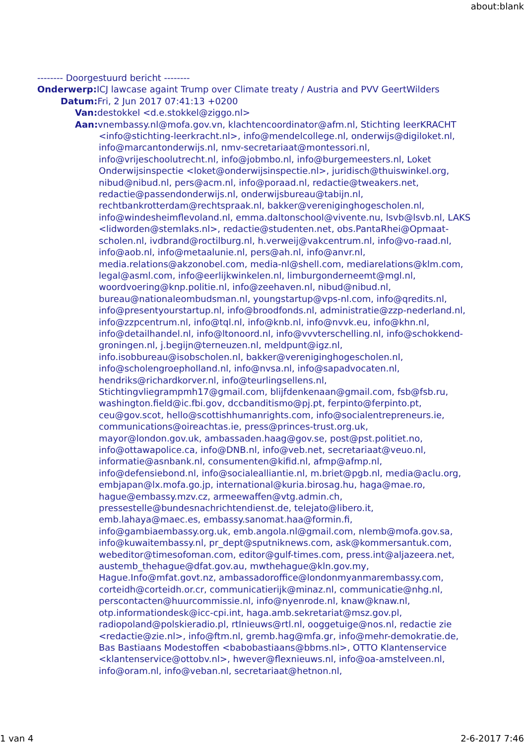about:blank
-------- Doorgestuurd bericht --------
Onderwerp: ICJ lawcase againt Trump over Climate treaty / Austria and PVV GeertWilders
Datum: Fri, 2 Jun 2017 07:41:13 +0200
Van: destokkel <d.e.stokkel@ziggo.nl>
Aan: vnembassy.nl@mofa.gov.vn, klachtencoordinator@afm.nl, Stichting leerKRACHT <info@stichting-leerkracht.nl>, info@mendelcollege.nl, onderwijs@digiloket.nl, info@marcantonderwijs.nl, nmv-secretariaat@montessori.nl, info@vrijeschoolutrecht.nl, info@jobmbo.nl, info@burgemeesters.nl, Loket Onderwijsinspectie <loket@onderwijsinspectie.nl>, juridisch@thuiswinkel.org, nibud@nibud.nl, pers@acm.nl, info@poraad.nl, redactie@tweakers.net, redactie@passendonderwijs.nl, onderwijsbureau@tabijn.nl, rechtbankrotterdam@rechtspraak.nl, bakker@vereniginghogescholen.nl, info@windesheimflevoland.nl, emma.daltonschool@vivente.nu, lsvb@lsvb.nl, LAKS <lidworden@stemlaks.nl>, redactie@studenten.net, obs.PantaRhei@Opmaat-scholen.nl, ivdbrand@roctilburg.nl, h.verweij@vakcentrum.nl, info@vo-raad.nl, info@aob.nl, info@metaalunie.nl, pers@ah.nl, info@anvr.nl, media.relations@akzonobel.com, media-nl@shell.com, mediarelations@klm.com, legal@asml.com, info@eerlijkwinkelen.nl, limburgonderneemt@mgl.nl, woordvoering@knp.politie.nl, info@zeehaven.nl, nibud@nibud.nl, bureau@nationaleombudsman.nl, youngstartup@vps-nl.com, info@qredits.nl, info@presentyourstartup.nl, info@broodfonds.nl, administratie@zzp-nederland.nl, info@zzpcentrum.nl, info@tql.nl, info@knb.nl, info@nvvk.eu, info@khn.nl, info@detailhandel.nl, info@ltonoord.nl, info@vvvterschelling.nl, info@schokkend-groningen.nl, j.begijn@terneuzen.nl, meldpunt@igz.nl, info.isobbureau@isobscholen.nl, bakker@vereniginghogescholen.nl, info@scholengroepholland.nl, info@nvsa.nl, info@sapadvocaten.nl, hendriks@richardkorver.nl, info@teurlingsellens.nl, Stichtingvliegrampmh17@gmail.com, blijfdenkenaan@gmail.com, fsb@fsb.ru, washington.field@ic.fbi.gov, dccbanditismo@pj.pt, ferpinto@ferpinto.pt, ceu@gov.scot, hello@scottishhumanrights.com, info@socialentrepreneurs.ie, communications@oireachtas.ie, press@princes-trust.org.uk, mayor@london.gov.uk, ambassaden.haag@gov.se, post@pst.politiet.no, info@ottawapolice.ca, info@DNB.nl, info@veb.net, secretariaat@veuo.nl, informatie@asnbank.nl, consumenten@kifid.nl, afmp@afmp.nl, info@defensiebond.nl, info@socialealliantie.nl, m.briet@pgb.nl, media@aclu.org, embjapan@lx.mofa.go.jp, international@kuria.birosag.hu, haga@mae.ro, hague@embassy.mzv.cz, armeewaffen@vtg.admin.ch, pressestelle@bundesnachrichtendienst.de, telejato@libero.it, emb.lahaya@maec.es, embassy.sanomat.haa@formin.fi, info@gambiaembassy.org.uk, emb.angola.nl@gmail.com, nlemb@mofa.gov.sa, info@kuwaitembassy.nl, pr_dept@sputniknews.com, ask@kommersantuk.com, webeditor@timesofoman.com, editor@gulf-times.com, press.int@aljazeera.net, austemb_thehague@dfat.gov.au, mwthehague@kln.gov.my, Hague.Info@mfat.govt.nz, ambassadoroffice@londonmyanmarembassy.com, corteidh@corteidh.or.cr, communicatierijk@minaz.nl, communicatie@nhg.nl, perscontacten@huurcommissie.nl, info@nyenrode.nl, knaw@knaw.nl, otp.informationdesk@icc-cpi.int, haga.amb.sekretariat@msz.gov.pl, radiopoland@polskieradio.pl, rtlnieuws@rtl.nl, ooggetuige@nos.nl, redactie zie <redactie@zie.nl>, info@ftm.nl, gremb.hag@mfa.gr, info@mehr-demokratie.de, Bas Bastiaans Modestoffen <babobastiaans@bbms.nl>, OTTO Klantenservice <klantenservice@ottobv.nl>, hwever@flexnieuws.nl, info@oa-amstelveen.nl, info@oram.nl, info@veban.nl, secretariaat@hetnon.nl,
1 van 4 2-6-2017 7:46